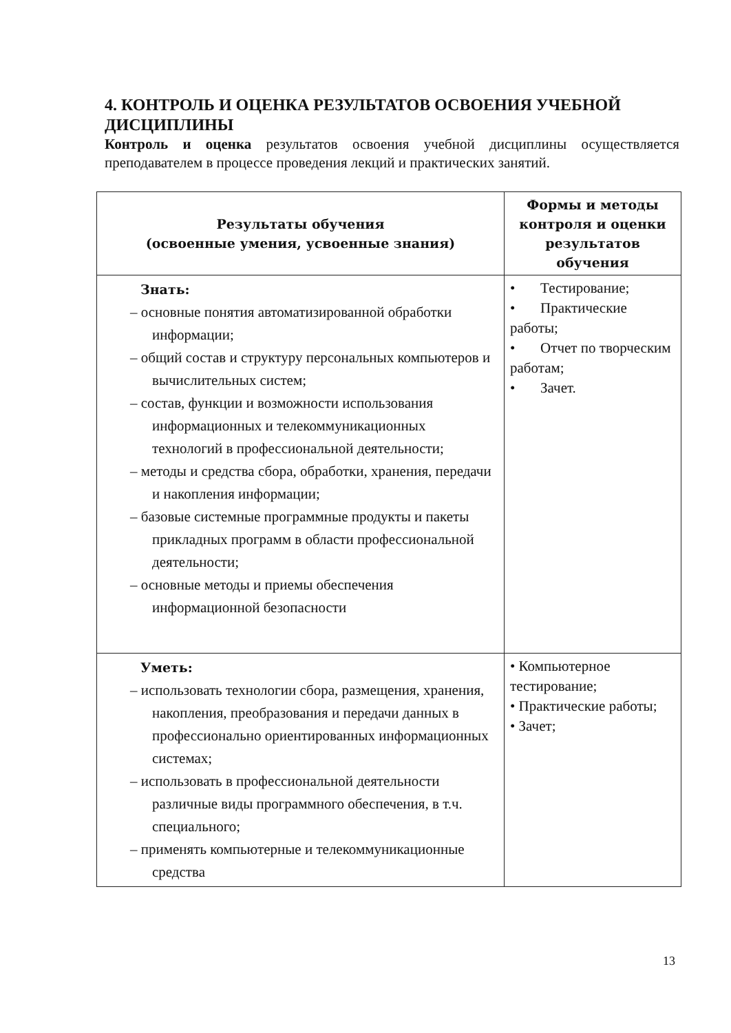4. КОНТРОЛЬ И ОЦЕНКА РЕЗУЛЬТАТОВ ОСВОЕНИЯ УЧЕБНОЙ ДИСЦИПЛИНЫ
Контроль и оценка результатов освоения учебной дисциплины осуществляется преподавателем в процессе проведения лекций и практических занятий.
| Результаты обучения (освоенные умения, усвоенные знания) | Формы и методы контроля и оценки результатов обучения |
| --- | --- |
| Знать: – основные понятия автоматизированной обработки информации; – общий состав и структуру персональных компьютеров и вычислительных систем; – состав, функции и возможности использования информационных и телекоммуникационных технологий в профессиональной деятельности; – методы и средства сбора, обработки, хранения, передачи и накопления информации; – базовые системные программные продукты и пакеты прикладных программ в области профессиональной деятельности; – основные методы и приемы обеспечения информационной безопасности | • Тестирование; • Практические работы; • Отчет по творческим работам; • Зачет. |
| Уметь: – использовать технологии сбора, размещения, хранения, накопления, преобразования и передачи данных в профессионально ориентированных информационных системах; – использовать в профессиональной деятельности различные виды программного обеспечения, в т.ч. специального; – применять компьютерные и телекоммуникационные средства | • Компьютерное тестирование; • Практические работы; • Зачет; |
13